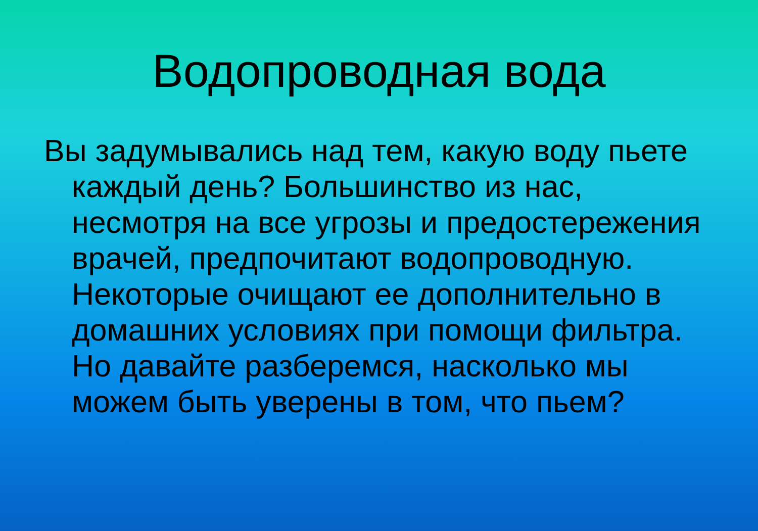Водопроводная вода
Вы задумывались над тем, какую воду пьете каждый день? Большинство из нас, несмотря на все угрозы и предостережения врачей, предпочитают водопроводную. Некоторые очищают ее дополнительно в домашних условиях при помощи фильтра. Но давайте разберемся, насколько мы можем быть уверены в том, что пьем?